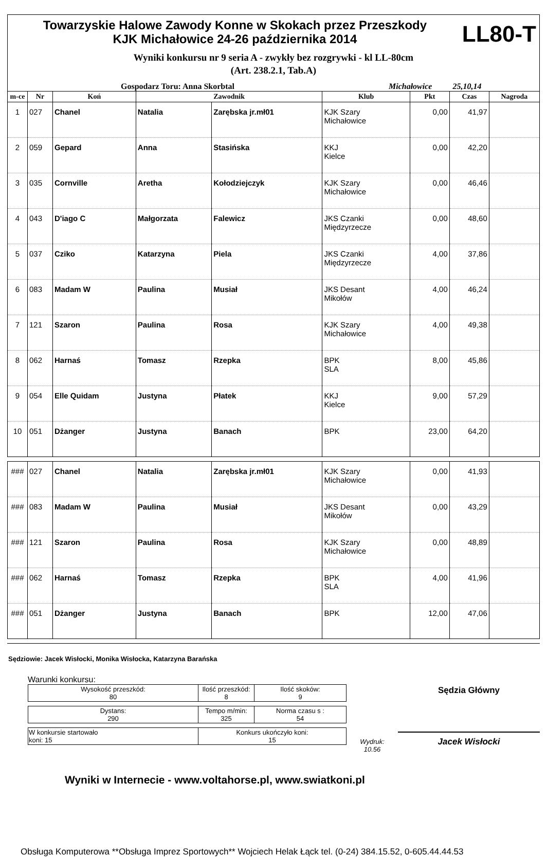Towarzyskie Halowe Zawody Konne w Skokach przez Przeszkody
KJK Michałowice 24-26 października 2014
LL80-T
Wyniki konkursu nr 9 seria A - zwykły bez rozgrywki - kl LL-80cm
(Art. 238.2.1, Tab.A)
Gospodarz Toru: Anna Skorbtal Michałowice 25,10,14
| m-ce | Nr | Koń | Zawodnik | | Klub | Pkt | Czas | Nagroda |
| --- | --- | --- | --- | --- | --- | --- | --- | --- |
| 1 | 027 | Chanel | Natalia | Zarębska jr.mł01 | KJK Szary Michałowice | 0,00 | 41,97 | |
| 2 | 059 | Gepard | Anna | Stasińska | KKJ Kielce | 0,00 | 42,20 | |
| 3 | 035 | Cornville | Aretha | Kołodziejczyk | KJK Szary Michałowice | 0,00 | 46,46 | |
| 4 | 043 | D'iago C | Małgorzata | Falewicz | JKS Czanki Międzyrzecze | 0,00 | 48,60 | |
| 5 | 037 | Cziko | Katarzyna | Piela | JKS Czanki Międzyrzecze | 4,00 | 37,86 | |
| 6 | 083 | Madam W | Paulina | Musiał | JKS Desant Mikołów | 4,00 | 46,24 | |
| 7 | 121 | Szaron | Paulina | Rosa | KJK Szary Michałowice | 4,00 | 49,38 | |
| 8 | 062 | Harnaś | Tomasz | Rzepka | BPK SLA | 8,00 | 45,86 | |
| 9 | 054 | Elle Quidam | Justyna | Płatek | KKJ Kielce | 9,00 | 57,29 | |
| 10 | 051 | Dżanger | Justyna | Banach | BPK | 23,00 | 64,20 | |
| ### | 027 | Chanel | Natalia | Zarębska jr.mł01 | KJK Szary Michałowice | 0,00 | 41,93 | |
| ### | 083 | Madam W | Paulina | Musiał | JKS Desant Mikołów | 0,00 | 43,29 | |
| ### | 121 | Szaron | Paulina | Rosa | KJK Szary Michałowice | 0,00 | 48,89 | |
| ### | 062 | Harnaś | Tomasz | Rzepka | BPK SLA | 4,00 | 41,96 | |
| ### | 051 | Dżanger | Justyna | Banach | BPK | 12,00 | 47,06 | |
Sędziowie: Jacek Wisłocki, Monika Wisłocka, Katarzyna Barańska
Warunki konkursu:
| Wysokość przeszkód: 80 | Ilość przeszkód: 8 | Ilość skoków: 9 |
| Dystans: 290 | Tempo m/min: 325 | Norma czasu s : 54 |
| W konkursie startowało koni: 15 | Konkurs ukończyło koni: 15 |
Wydruk:
10.56
Sędzia Główny
Jacek Wisłocki
Wyniki w Internecie - www.voltahorse.pl, www.swiatkoni.pl
Obsługa Komputerowa **Obsługa Imprez Sportowych** Wojciech Helak Łąck tel. (0-24) 384.15.52, 0-605.44.44.53